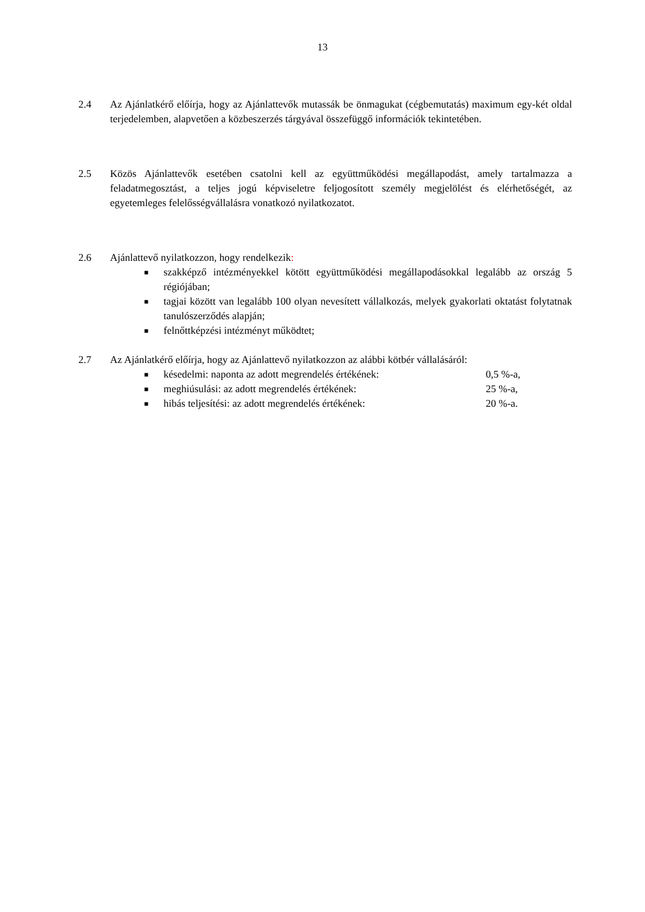13
2.4 Az Ajánlatkérő előírja, hogy az Ajánlattevők mutassák be önmagukat (cégbemutatás) maximum egy-két oldal terjedelemben, alapvetően a közbeszerzés tárgyával összefüggő információk tekintetében.
2.5 Közös Ajánlattevők esetében csatolni kell az együttműködési megállapodást, amely tartalmazza a feladatmegosztást, a teljes jogú képviseletre feljogosított személy megjelölést és elérhetőségét, az egyetemleges felelősségvállalásra vonatkozó nyilatkozatot.
2.6 Ajánlattevő nyilatkozzon, hogy rendelkezik:
■ szakképző intézményekkel kötött együttműködési megállapodásokkal legalább az ország 5 régiójában;
■ tagjai között van legalább 100 olyan nevesített vállalkozás, melyek gyakorlati oktatást folytatnak tanulószerződés alapján;
■ felnőttképzési intézményt működtet;
2.7 Az Ajánlatkérő előírja, hogy az Ajánlattevő nyilatkozzon az alábbi kötbér vállalásáról:
■ késedelmi: naponta az adott megrendelés értékének: 0,5 %-a,
■ meghiúsulási: az adott megrendelés értékének: 25 %-a,
■ hibás teljesítési: az adott megrendelés értékének: 20 %-a.